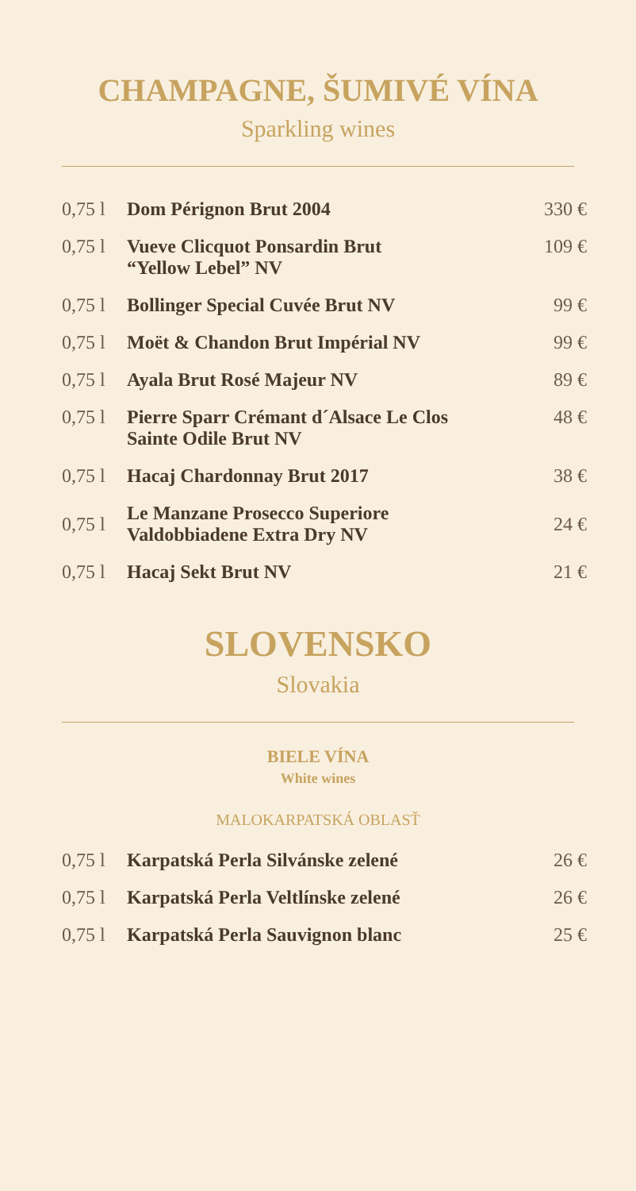CHAMPAGNE, ŠUMIVÉ VÍNA
Sparkling wines
| 0,75 l | Dom Pérignon Brut 2004 | 330 € |
| 0,75 l | Vueve Clicquot Ponsardin Brut “Yellow Lebel” NV | 109 € |
| 0,75 l | Bollinger Special Cuvée Brut NV | 99 € |
| 0,75 l | Moët & Chandon Brut Impérial NV | 99 € |
| 0,75 l | Ayala Brut Rosé Majeur NV | 89 € |
| 0,75 l | Pierre Sparr Crémant d´Alsace Le Clos Sainte Odile Brut NV | 48 € |
| 0,75 l | Hacaj Chardonnay Brut 2017 | 38 € |
| 0,75 l | Le Manzane Prosecco Superiore Valdobbiadene Extra Dry NV | 24 € |
| 0,75 l | Hacaj Sekt Brut NV | 21 € |
SLOVENSKO
Slovakia
BIELE VÍNA
White wines
MALOKARPATSKÁ OBLASŤ
| 0,75 l | Karpatská Perla Silvánske zelené | 26 € |
| 0,75 l | Karpatská Perla Veltlínske zelené | 26 € |
| 0,75 l | Karpatská Perla Sauvignon blanc | 25 € |